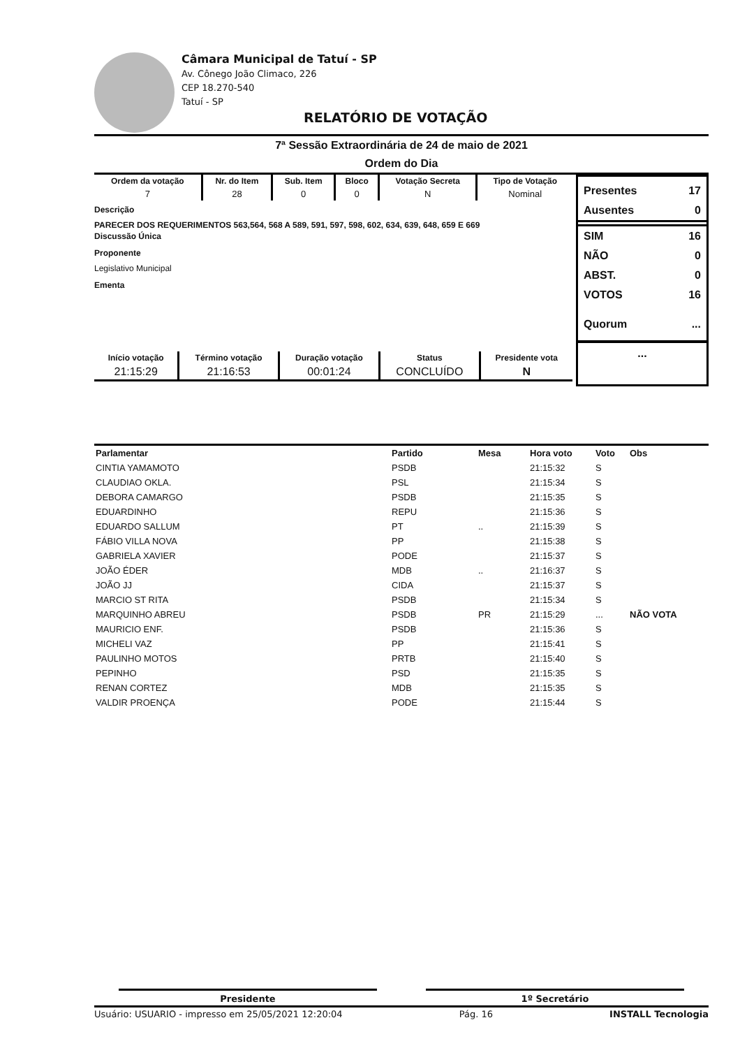Câmara Municipal de Tatuí - SP
Av. Cônego João Climaco, 226
CEP 18.270-540
Tatuí - SP
RELATÓRIO DE VOTAÇÃO
7ª Sessão Extraordinária de 24 de maio de 2021
Ordem do Dia
Presentes 17
Ausentes 0
SIM 16
NÃO 0
ABST. 0
VOTOS 16
Quorum...
...
| Ordem da votação | Nr. do Item | Sub. Item | Bloco | Votação Secreta | Tipo de Votação |
| --- | --- | --- | --- | --- | --- |
| 7 | 28 | 0 | 0 | N | Nominal |
Descrição
PARECER DOS REQUERIMENTOS 563,564, 568 A 589, 591, 597, 598, 602, 634, 639, 648, 659 E 669
Discussão Única
Proponente
Legislativo Municipal
Ementa
| Início votação | Término votação | Duração votação | Status | Presidente vota |
| --- | --- | --- | --- | --- |
| 21:15:29 | 21:16:53 | 00:01:24 | CONCLUÍDO | N |
| Parlamentar | Partido | Mesa | Hora voto | Voto | Obs |
| --- | --- | --- | --- | --- | --- |
| CINTIA YAMAMOTO | PSDB | | 21:15:32 | S | |
| CLAUDIAO OKLA. | PSL | | 21:15:34 | S | |
| DEBORA CAMARGO | PSDB | | 21:15:35 | S | |
| EDUARDINHO | REPU | | 21:15:36 | S | |
| EDUARDO SALLUM | PT | .. | 21:15:39 | S | |
| FÁBIO VILLA NOVA | PP | | 21:15:38 | S | |
| GABRIELA XAVIER | PODE | | 21:15:37 | S | |
| JOÃO ÉDER | MDB | .. | 21:16:37 | S | |
| JOÃO JJ | CIDA | | 21:15:37 | S | |
| MARCIO ST RITA | PSDB | | 21:15:34 | S | |
| MARQUINHO ABREU | PSDB | PR | 21:15:29 | ... | NÃO VOTA |
| MAURICIO ENF. | PSDB | | 21:15:36 | S | |
| MICHELI VAZ | PP | | 21:15:41 | S | |
| PAULINHO MOTOS | PRTB | | 21:15:40 | S | |
| PEPINHO | PSD | | 21:15:35 | S | |
| RENAN CORTEZ | MDB | | 21:15:35 | S | |
| VALDIR PROENÇA | PODE | | 21:15:44 | S | |
Presidente 1º Secretário
Usuário: USUARIO - impresso em 25/05/2021 12:20:04 Pág. 16 INSTALL Tecnologia